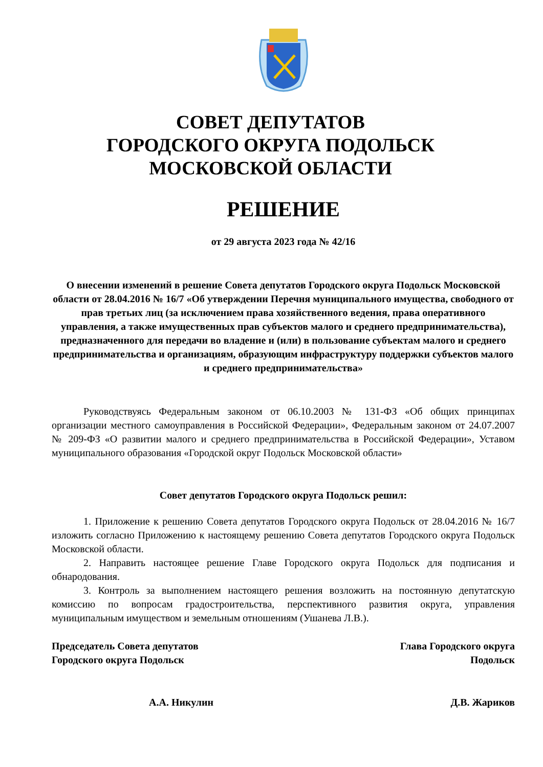СОВЕТ ДЕПУТАТОВ
ГОРОДСКОГО ОКРУГА ПОДОЛЬСК
МОСКОВСКОЙ ОБЛАСТИ
РЕШЕНИЕ
от 29 августа 2023 года № 42/16
О внесении изменений в решение Совета депутатов Городского округа Подольск Московской области от 28.04.2016 № 16/7 «Об утверждении Перечня муниципального имущества, свободного от прав третьих лиц (за исключением права хозяйственного ведения, права оперативного управления, а также имущественных прав субъектов малого и среднего предпринимательства), предназначенного для передачи во владение и (или) в пользование субъектам малого и среднего предпринимательства и организациям, образующим инфраструктуру поддержки субъектов малого и среднего предпринимательства»
Руководствуясь Федеральным законом от 06.10.2003 № 131-ФЗ «Об общих принципах организации местного самоуправления в Российской Федерации», Федеральным законом от 24.07.2007 № 209-ФЗ «О развитии малого и среднего предпринимательства в Российской Федерации», Уставом муниципального образования «Городской округ Подольск Московской области»
Совет депутатов Городского округа Подольск решил:
1. Приложение к решению Совета депутатов Городского округа Подольск от 28.04.2016 № 16/7 изложить согласно Приложению к настоящему решению Совета депутатов Городского округа Подольск Московской области.
2. Направить настоящее решение Главе Городского округа Подольск для подписания и обнародования.
3. Контроль за выполнением настоящего решения возложить на постоянную депутатскую комиссию по вопросам градостроительства, перспективного развития округа, управления муниципальным имуществом и земельным отношениям (Ушанева Л.В.).
Председатель Совета депутатов
Городского округа Подольск
Глава Городского округа
Подольск
А.А. Никулин Д.В. Жариков